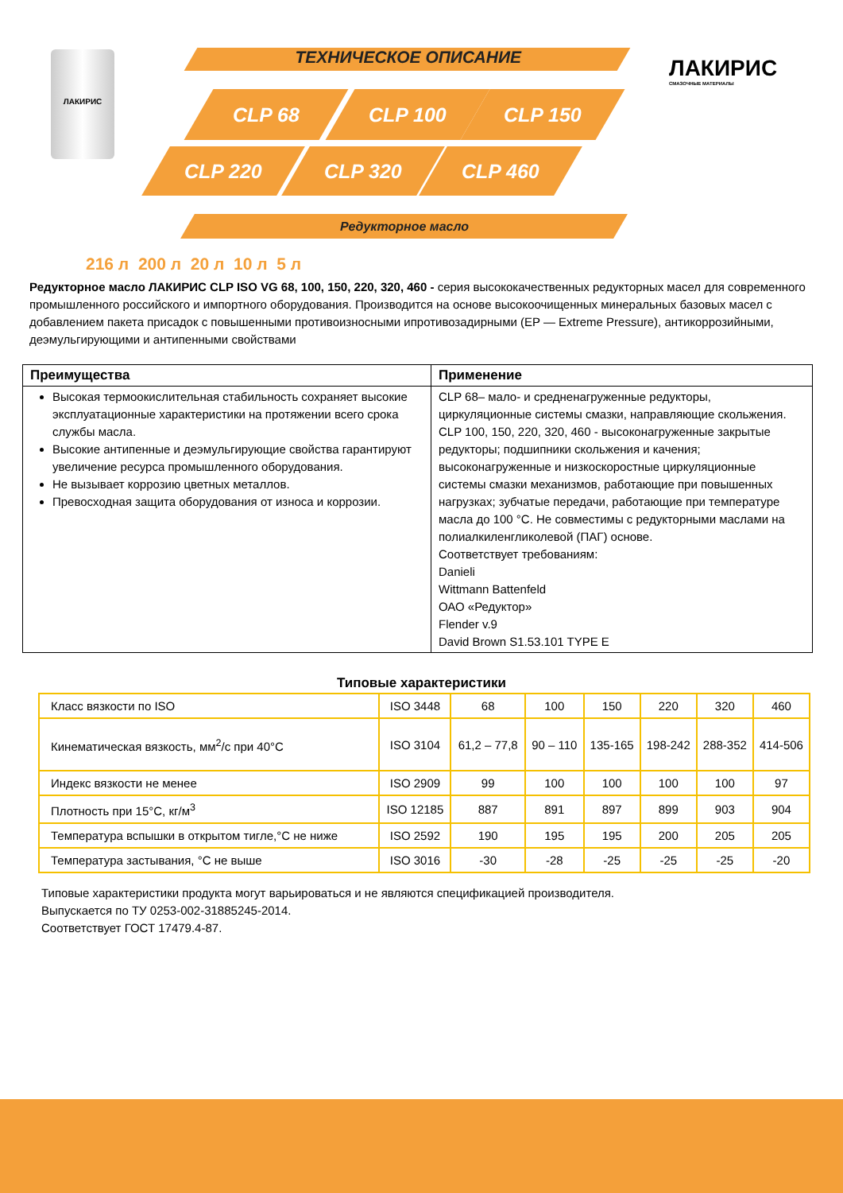ЛАКИРИС ТЕХНИЧЕСКОЕ ОПИСАНИЕ
CLP 68 CLP 100 CLP 150
CLP 220 CLP 320 CLP 460
Редукторное масло
ЛАКИРИС
СМАЗОЧНЫЕ МАТЕРИАЛЫ
216 л 200 л 20 л 10 л 5 л
Редукторное масло ЛАКИРИС CLP ISO VG 68, 100, 150, 220, 320, 460 - серия высококачественных редукторных масел для современного промышленного российского и импортного оборудования. Производится на основе высокоочищенных минеральных базовых масел с добавлением пакета присадок с повышенными противоизносными ипротивозадирными (EP — Extreme Pressure), антикоррозийными, деэмульгирующими и антипенными свойствами
| Преимущества | Применение |
| --- | --- |
| Высокая термоокислительная стабильность сохраняет высокие эксплуатационные характеристики на протяжении всего срока службы масла. Высокие антипенные и деэмульгирующие свойства гарантируют увеличение ресурса промышленного оборудования. Не вызывает коррозию цветных металлов. Превосходная защита оборудования от износа и коррозии. | CLP 68– мало- и средненагруженные редукторы, циркуляционные системы смазки, направляющие скольжения. CLP 100, 150, 220, 320, 460 - высоконагруженные закрытые редукторы; подшипники скольжения и качения; высоконагруженные и низкоскоростные циркуляционные системы смазки механизмов, работающие при повышенных нагрузках; зубчатые передачи, работающие при температуре масла до 100 °C. Не совместимы с редукторными маслами на полиалкиленгликолевой (ПАГ) основе. Соответствует требованиям: Danieli Wittmann Battenfeld ОАО «Редуктор» Flender v.9 David Brown S1.53.101 TYPE E |
Типовые характеристики
| Класс вязкости по ISO | ISO 3448 | 68 | 100 | 150 | 220 | 320 | 460 |
| Кинематическая вязкость, мм<sup>2</sup>/с при 40°С | ISO 3104 | 61,2 – 77,8 | 90 – 110 | 135-165 | 198-242 | 288-352 | 414-506 |
| Индекс вязкости не менее | ISO 2909 | 99 | 100 | 100 | 100 | 100 | 97 |
| Плотность при 15°С, кг/м<sup>3</sup> | ISO 12185 | 887 | 891 | 897 | 899 | 903 | 904 |
| Температура вспышки в открытом тигле,°С не ниже | ISO 2592 | 190 | 195 | 195 | 200 | 205 | 205 |
| Температура застывания, °С не выше | ISO 3016 | -30 | -28 | -25 | -25 | -25 | -20 |
Типовые характеристики продукта могут варьироваться и не являются спецификацией производителя.
Выпускается по ТУ 0253-002-31885245-2014.
Соответствует ГОСТ 17479.4-87.